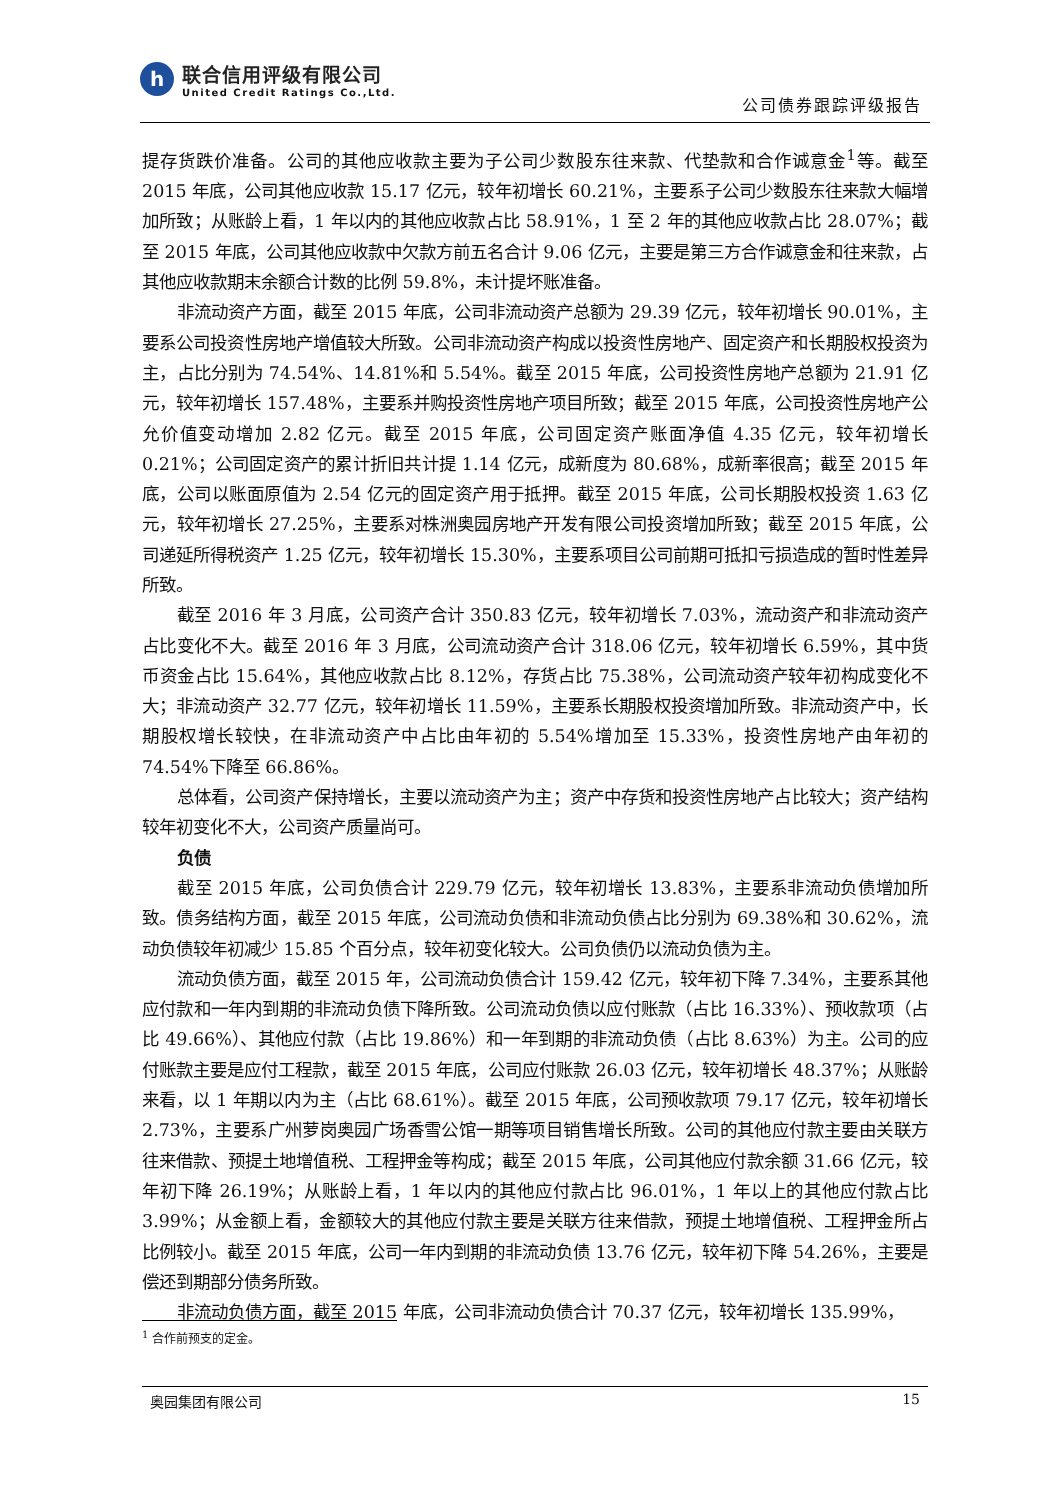h
联合信用评级有限公司
United Credit Ratings Co.,Ltd.
公司债券跟踪评级报告
提存货跌价准备。公司的其他应收款主要为子公司少数股东往来款、代垫款和合作诚意金<sup>1</sup>等。截至 2015 年底，公司其他应收款 15.17 亿元，较年初增长 60.21%，主要系子公司少数股东往来款大幅增加所致；从账龄上看，1 年以内的其他应收款占比 58.91%，1 至 2 年的其他应收款占比 28.07%；截至 2015 年底，公司其他应收款中欠款方前五名合计 9.06 亿元，主要是第三方合作诚意金和往来款，占其他应收款期末余额合计数的比例 59.8%，未计提坏账准备。
非流动资产方面，截至 2015 年底，公司非流动资产总额为 29.39 亿元，较年初增长 90.01%，主要系公司投资性房地产增值较大所致。公司非流动资产构成以投资性房地产、固定资产和长期股权投资为主，占比分别为 74.54%、14.81%和 5.54%。截至 2015 年底，公司投资性房地产总额为 21.91 亿元，较年初增长 157.48%，主要系并购投资性房地产项目所致；截至 2015 年底，公司投资性房地产公允价值变动增加 2.82 亿元。截至 2015 年底，公司固定资产账面净值 4.35 亿元，较年初增长 0.21%；公司固定资产的累计折旧共计提 1.14 亿元，成新度为 80.68%，成新率很高；截至 2015 年底，公司以账面原值为 2.54 亿元的固定资产用于抵押。截至 2015 年底，公司长期股权投资 1.63 亿元，较年初增长 27.25%，主要系对株洲奥园房地产开发有限公司投资增加所致；截至 2015 年底，公司递延所得税资产 1.25 亿元，较年初增长 15.30%，主要系项目公司前期可抵扣亏损造成的暂时性差异所致。
截至 2016 年 3 月底，公司资产合计 350.83 亿元，较年初增长 7.03%，流动资产和非流动资产占比变化不大。截至 2016 年 3 月底，公司流动资产合计 318.06 亿元，较年初增长 6.59%，其中货币资金占比 15.64%，其他应收款占比 8.12%，存货占比 75.38%，公司流动资产较年初构成变化不大；非流动资产 32.77 亿元，较年初增长 11.59%，主要系长期股权投资增加所致。非流动资产中，长期股权增长较快，在非流动资产中占比由年初的 5.54%增加至 15.33%，投资性房地产由年初的 74.54%下降至 66.86%。
总体看，公司资产保持增长，主要以流动资产为主；资产中存货和投资性房地产占比较大；资产结构较年初变化不大，公司资产质量尚可。
负债
截至 2015 年底，公司负债合计 229.79 亿元，较年初增长 13.83%，主要系非流动负债增加所致。债务结构方面，截至 2015 年底，公司流动负债和非流动负债占比分别为 69.38%和 30.62%，流动负债较年初减少 15.85 个百分点，较年初变化较大。公司负债仍以流动负债为主。
流动负债方面，截至 2015 年，公司流动负债合计 159.42 亿元，较年初下降 7.34%，主要系其他应付款和一年内到期的非流动负债下降所致。公司流动负债以应付账款（占比 16.33%）、预收款项（占比 49.66%）、其他应付款（占比 19.86%）和一年到期的非流动负债（占比 8.63%）为主。公司的应付账款主要是应付工程款，截至 2015 年底，公司应付账款 26.03 亿元，较年初增长 48.37%；从账龄来看，以 1 年期以内为主（占比 68.61%）。截至 2015 年底，公司预收款项 79.17 亿元，较年初增长 2.73%，主要系广州萝岗奥园广场香雪公馆一期等项目销售增长所致。公司的其他应付款主要由关联方往来借款、预提土地增值税、工程押金等构成；截至 2015 年底，公司其他应付款余额 31.66 亿元，较年初下降 26.19%；从账龄上看，1 年以内的其他应付款占比 96.01%，1 年以上的其他应付款占比 3.99%；从金额上看，金额较大的其他应付款主要是关联方往来借款，预提土地增值税、工程押金所占比例较小。截至 2015 年底，公司一年内到期的非流动负债 13.76 亿元，较年初下降 54.26%，主要是偿还到期部分债务所致。
非流动负债方面，截至 2015 年底，公司非流动负债合计 70.37 亿元，较年初增长 135.99%，
<sup>1</sup> 合作前预支的定金。
奥园集团有限公司 15